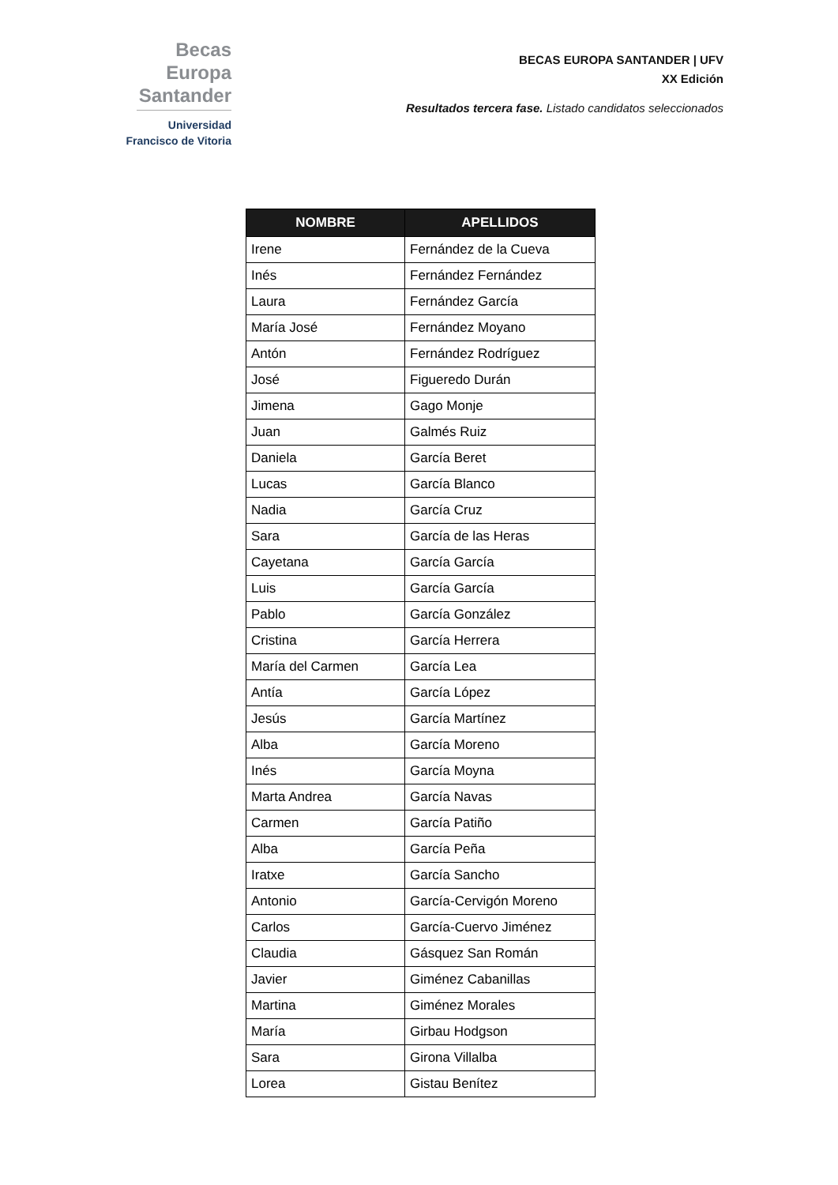Becas Europa
Santander
Universidad
Francisco de Vitoria
BECAS EUROPA SANTANDER | UFV
XX Edición
Resultados tercera fase. Listado candidatos seleccionados
| NOMBRE | APELLIDOS |
| --- | --- |
| Irene | Fernández de la Cueva |
| Inés | Fernández Fernández |
| Laura | Fernández García |
| María José | Fernández Moyano |
| Antón | Fernández Rodríguez |
| José | Figueredo Durán |
| Jimena | Gago Monje |
| Juan | Galmés Ruiz |
| Daniela | García Beret |
| Lucas | García Blanco |
| Nadia | García Cruz |
| Sara | García de las Heras |
| Cayetana | García García |
| Luis | García García |
| Pablo | García González |
| Cristina | García Herrera |
| María del Carmen | García Lea |
| Antía | García López |
| Jesús | García Martínez |
| Alba | García Moreno |
| Inés | García Moyna |
| Marta Andrea | García Navas |
| Carmen | García Patiño |
| Alba | García Peña |
| Iratxe | García Sancho |
| Antonio | García-Cervigón Moreno |
| Carlos | García-Cuervo Jiménez |
| Claudia | Gásquez San Román |
| Javier | Giménez Cabanillas |
| Martina | Giménez Morales |
| María | Girbau Hodgson |
| Sara | Girona Villalba |
| Lorea | Gistau Benítez |